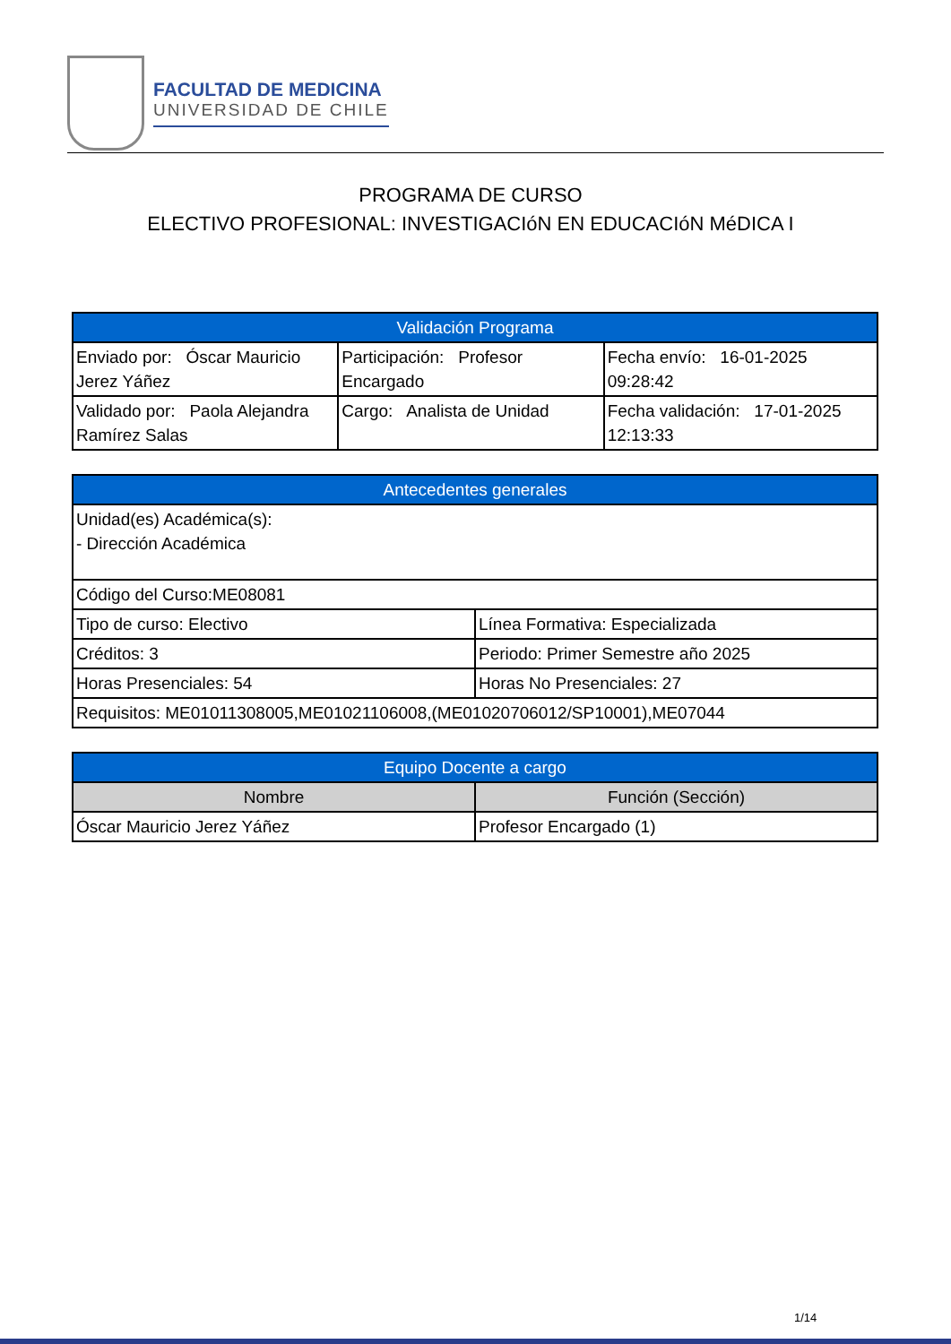FACULTAD DE MEDICINA
UNIVERSIDAD DE CHILE
PROGRAMA DE CURSO
ELECTIVO PROFESIONAL: INVESTIGACIóN EN EDUCACIóN MéDICA I
| Validación Programa | | |
| --- | --- | --- |
| Enviado por: Óscar Mauricio Jerez Yáñez | Participación: Profesor Encargado | Fecha envío: 16-01-2025 09:28:42 |
| Validado por: Paola Alejandra Ramírez Salas | Cargo: Analista de Unidad | Fecha validación: 17-01-2025 12:13:33 |
| Antecedentes generales | |
| --- | --- |
| Unidad(es) Académica(s): - Dirección Académica | |
| Código del Curso:ME08081 | |
| Tipo de curso: Electivo | Línea Formativa: Especializada |
| Créditos: 3 | Periodo: Primer Semestre año 2025 |
| Horas Presenciales: 54 | Horas No Presenciales: 27 |
| Requisitos: ME01011308005,ME01021106008,(ME01020706012/SP10001),ME07044 | |
| Equipo Docente a cargo | |
| --- | --- |
| Nombre | Función (Sección) |
| Óscar Mauricio Jerez Yáñez | Profesor Encargado (1) |
1/14